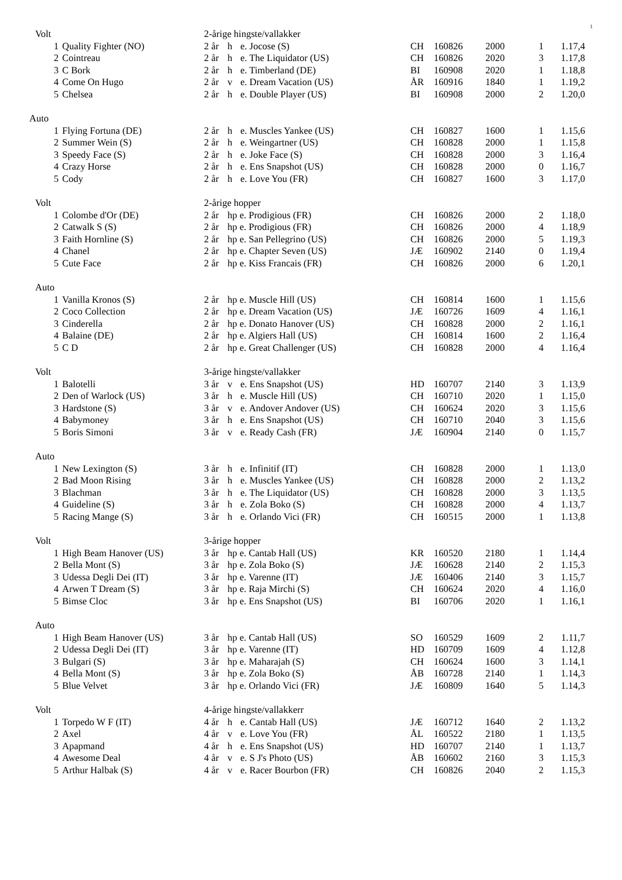1
| Volt | | 2-årige hingste/vallakker | | | | | | | |
| 1 | Quality Fighter (NO) | 2 år | h | e. Jocose (S) | CH | 160826 | 2000 | 1 | 1.17,4 |
| 2 | Cointreau | 2 år | h | e. The Liquidator (US) | CH | 160826 | 2020 | 3 | 1.17,8 |
| 3 | C Bork | 2 år | h | e. Timberland (DE) | BI | 160908 | 2020 | 1 | 1.18,8 |
| 4 | Come On Hugo | 2 år | v | e. Dream Vacation (US) | ÅR | 160916 | 1840 | 1 | 1.19,2 |
| 5 | Chelsea | 2 år | h | e. Double Player (US) | BI | 160908 | 2000 | 2 | 1.20,0 |
| Auto | | | | | | | | | |
| 1 | Flying Fortuna (DE) | 2 år | h | e. Muscles Yankee (US) | CH | 160827 | 1600 | 1 | 1.15,6 |
| 2 | Summer Wein (S) | 2 år | h | e. Weingartner (US) | CH | 160828 | 2000 | 1 | 1.15,8 |
| 3 | Speedy Face (S) | 2 år | h | e. Joke Face (S) | CH | 160828 | 2000 | 3 | 1.16,4 |
| 4 | Crazy Horse | 2 år | h | e. Ens Snapshot (US) | CH | 160828 | 2000 | 0 | 1.16,7 |
| 5 | Cody | 2 år | h | e. Love You (FR) | CH | 160827 | 1600 | 3 | 1.17,0 |
| Volt | | 2-årige hopper | | | | | | | |
| 1 | Colombe d'Or (DE) | 2 år | hp e. Prodigious (FR) | | CH | 160826 | 2000 | 2 | 1.18,0 |
| 2 | Catwalk S (S) | 2 år | hp e. Prodigious (FR) | | CH | 160826 | 2000 | 4 | 1.18,9 |
| 3 | Faith Hornline (S) | 2 år | hp e. San Pellegrino (US) | | CH | 160826 | 2000 | 5 | 1.19,3 |
| 4 | Chanel | 2 år | hp e. Chapter Seven (US) | | JÆ | 160902 | 2140 | 0 | 1.19,4 |
| 5 | Cute Face | 2 år | hp e. Kiss Francais (FR) | | CH | 160826 | 2000 | 6 | 1.20,1 |
| Auto | | | | | | | | | |
| 1 | Vanilla Kronos (S) | 2 år | hp e. Muscle Hill (US) | | CH | 160814 | 1600 | 1 | 1.15,6 |
| 2 | Coco Collection | 2 år | hp e. Dream Vacation (US) | | JÆ | 160726 | 1609 | 4 | 1.16,1 |
| 3 | Cinderella | 2 år | hp e. Donato Hanover (US) | | CH | 160828 | 2000 | 2 | 1.16,1 |
| 4 | Balaine (DE) | 2 år | hp e. Algiers Hall (US) | | CH | 160814 | 1600 | 2 | 1.16,4 |
| 5 | C D | 2 år | hp e. Great Challenger (US) | | CH | 160828 | 2000 | 4 | 1.16,4 |
| Volt | | 3-årige hingste/vallakker | | | | | | | |
| 1 | Balotelli | 3 år | v | e. Ens Snapshot (US) | HD | 160707 | 2140 | 3 | 1.13,9 |
| 2 | Den of Warlock (US) | 3 år | h | e. Muscle Hill (US) | CH | 160710 | 2020 | 1 | 1.15,0 |
| 3 | Hardstone (S) | 3 år | v | e. Andover Andover (US) | CH | 160624 | 2020 | 3 | 1.15,6 |
| 4 | Babymoney | 3 år | h | e. Ens Snapshot (US) | CH | 160710 | 2040 | 3 | 1.15,6 |
| 5 | Boris Simoni | 3 år | v | e. Ready Cash (FR) | JÆ | 160904 | 2140 | 0 | 1.15,7 |
| Auto | | | | | | | | | |
| 1 | New Lexington (S) | 3 år | h | e. Infinitif (IT) | CH | 160828 | 2000 | 1 | 1.13,0 |
| 2 | Bad Moon Rising | 3 år | h | e. Muscles Yankee (US) | CH | 160828 | 2000 | 2 | 1.13,2 |
| 3 | Blachman | 3 år | h | e. The Liquidator (US) | CH | 160828 | 2000 | 3 | 1.13,5 |
| 4 | Guideline (S) | 3 år | h | e. Zola Boko (S) | CH | 160828 | 2000 | 4 | 1.13,7 |
| 5 | Racing Mange (S) | 3 år | h | e. Orlando Vici (FR) | CH | 160515 | 2000 | 1 | 1.13,8 |
| Volt | | 3-årige hopper | | | | | | | |
| 1 | High Beam Hanover (US) | 3 år | hp e. Cantab Hall (US) | | KR | 160520 | 2180 | 1 | 1.14,4 |
| 2 | Bella Mont (S) | 3 år | hp e. Zola Boko (S) | | JÆ | 160628 | 2140 | 2 | 1.15,3 |
| 3 | Udessa Degli Dei (IT) | 3 år | hp e. Varenne (IT) | | JÆ | 160406 | 2140 | 3 | 1.15,7 |
| 4 | Arwen T Dream (S) | 3 år | hp e. Raja Mirchi (S) | | CH | 160624 | 2020 | 4 | 1.16,0 |
| 5 | Bimse Cloc | 3 år | hp e. Ens Snapshot (US) | | BI | 160706 | 2020 | 1 | 1.16,1 |
| Auto | | | | | | | | | |
| 1 | High Beam Hanover (US) | 3 år | hp e. Cantab Hall (US) | | SO | 160529 | 1609 | 2 | 1.11,7 |
| 2 | Udessa Degli Dei (IT) | 3 år | hp e. Varenne (IT) | | HD | 160709 | 1609 | 4 | 1.12,8 |
| 3 | Bulgari (S) | 3 år | hp e. Maharajah (S) | | CH | 160624 | 1600 | 3 | 1.14,1 |
| 4 | Bella Mont (S) | 3 år | hp e. Zola Boko (S) | | ÅB | 160728 | 2140 | 1 | 1.14,3 |
| 5 | Blue Velvet | 3 år | hp e. Orlando Vici (FR) | | JÆ | 160809 | 1640 | 5 | 1.14,3 |
| Volt | | 4-årige hingste/vallakkerr | | | | | | | |
| 1 | Torpedo W F (IT) | 4 år | h | e. Cantab Hall (US) | JÆ | 160712 | 1640 | 2 | 1.13,2 |
| 2 | Axel | 4 år | v | e. Love You (FR) | ÅL | 160522 | 2180 | 1 | 1.13,5 |
| 3 | Apapmand | 4 år | h | e. Ens Snapshot (US) | HD | 160707 | 2140 | 1 | 1.13,7 |
| 4 | Awesome Deal | 4 år | v | e. S J's Photo (US) | ÅB | 160602 | 2160 | 3 | 1.15,3 |
| 5 | Arthur Halbak (S) | 4 år | v | e. Racer Bourbon (FR) | CH | 160826 | 2040 | 2 | 1.15,3 |